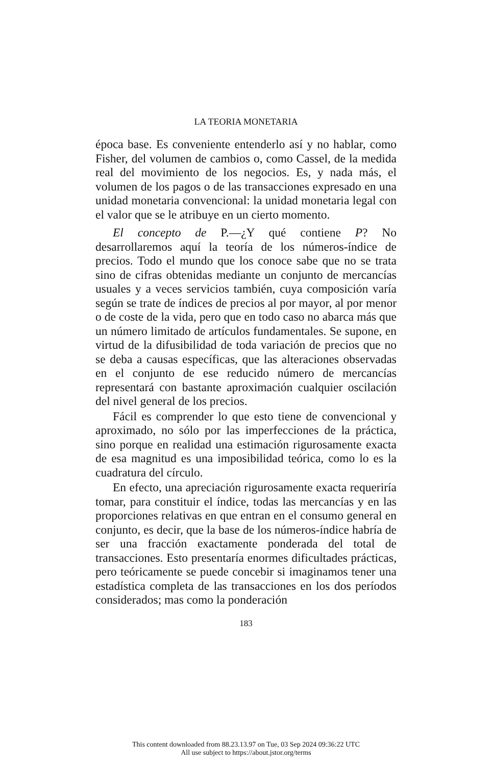LA TEORIA MONETARIA
época base. Es conveniente entenderlo así y no hablar, como Fisher, del volumen de cambios o, como Cassel, de la medida real del movimiento de los negocios. Es, y nada más, el volumen de los pagos o de las transacciones expresado en una unidad monetaria convencional: la unidad monetaria legal con el valor que se le atribuye en un cierto momento.
El concepto de P.—¿Y qué contiene P? No desarrollaremos aquí la teoría de los números-índice de precios. Todo el mundo que los conoce sabe que no se trata sino de cifras obtenidas mediante un conjunto de mercancías usuales y a veces servicios también, cuya composición varía según se trate de índices de precios al por mayor, al por menor o de coste de la vida, pero que en todo caso no abarca más que un número limitado de artículos fundamentales. Se supone, en virtud de la difusibilidad de toda variación de precios que no se deba a causas específicas, que las alteraciones observadas en el conjunto de ese reducido número de mercancías representará con bastante aproximación cualquier oscilación del nivel general de los precios.
Fácil es comprender lo que esto tiene de convencional y aproximado, no sólo por las imperfecciones de la práctica, sino porque en realidad una estimación rigurosamente exacta de esa magnitud es una imposibilidad teórica, como lo es la cuadratura del círculo.
En efecto, una apreciación rigurosamente exacta requeriría tomar, para constituir el índice, todas las mercancías y en las proporciones relativas en que entran en el consumo general en conjunto, es decir, que la base de los números-índice habría de ser una fracción exactamente ponderada del total de transacciones. Esto presentaría enormes dificultades prácticas, pero teóricamente se puede concebir si imaginamos tener una estadística completa de las transacciones en los dos períodos considerados; mas como la ponderación
183
This content downloaded from 88.23.13.97 on Tue, 03 Sep 2024 09:36:22 UTC
All use subject to https://about.jstor.org/terms